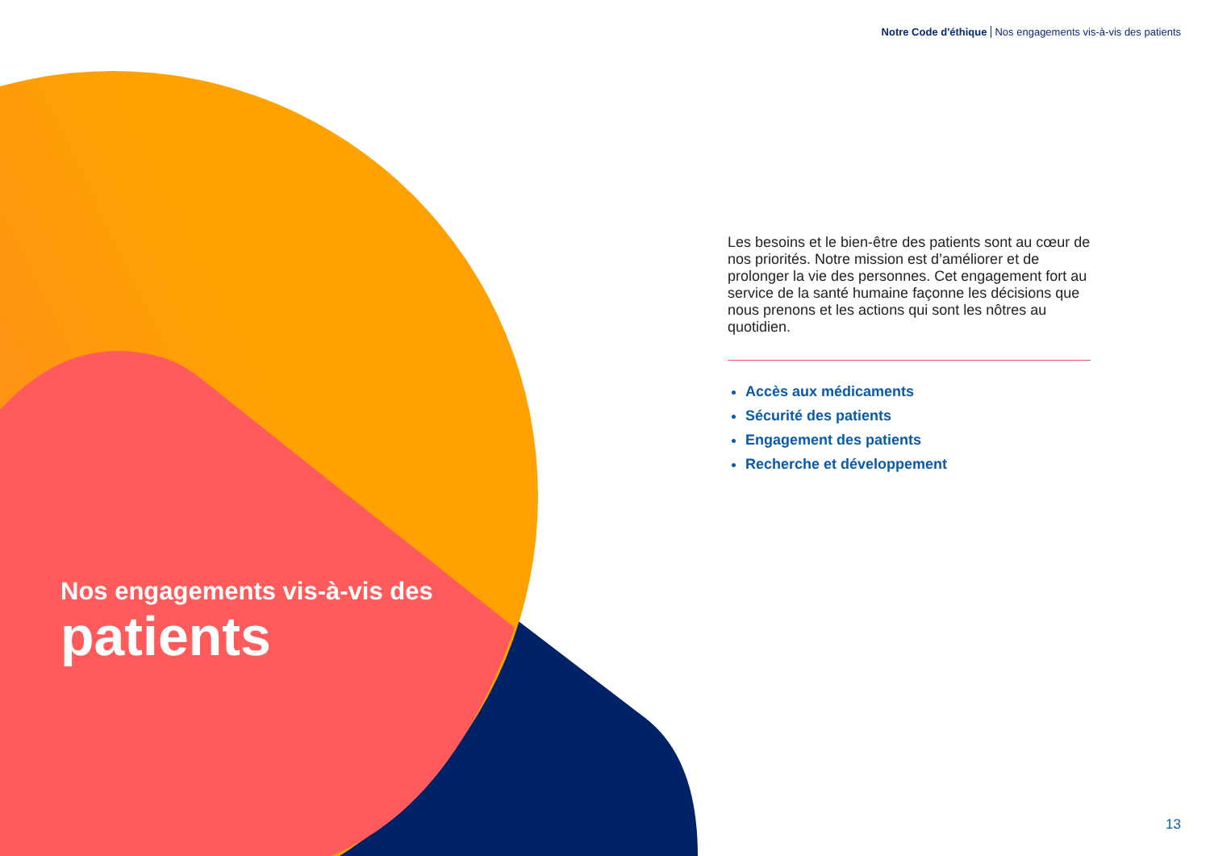Notre Code d'éthique Nos engagements vis-à-vis des patients
Nos engagements vis-à-vis des
patients
Les besoins et le bien-être des patients sont au cœur de nos priorités. Notre mission est d’améliorer et de prolonger la vie des personnes. Cet engagement fort au service de la santé humaine façonne les décisions que nous prenons et les actions qui sont les nôtres au quotidien.
Accès aux médicaments
Sécurité des patients
Engagement des patients
Recherche et développement
13